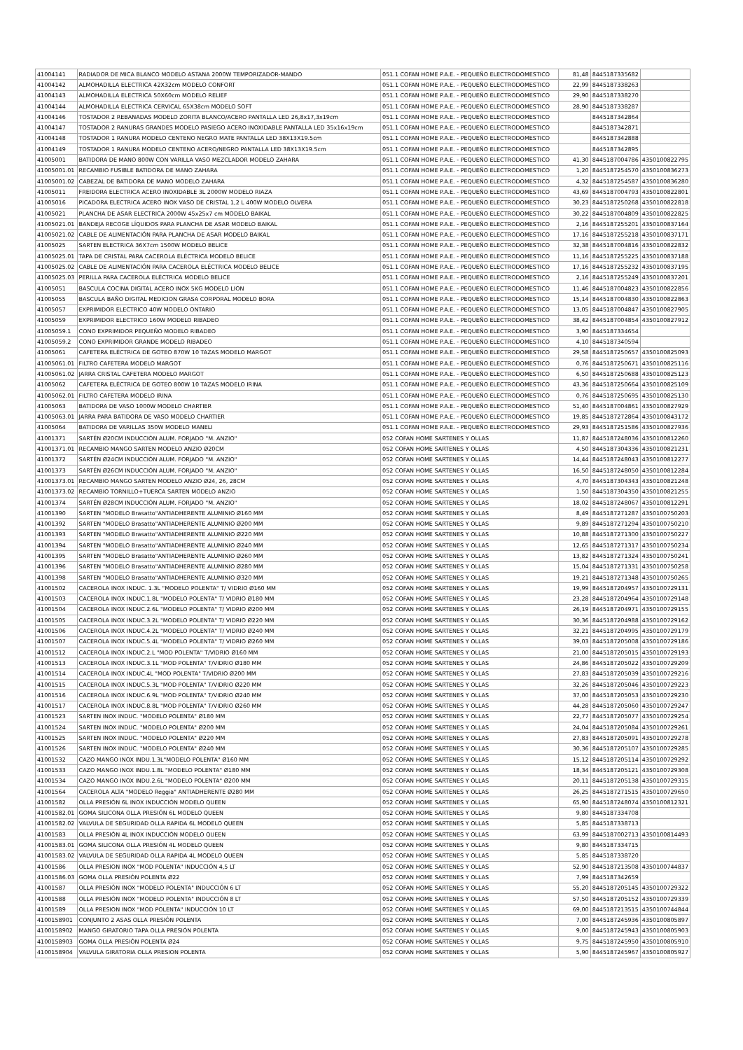| 41004141 | RADIADOR DE MICA BLANCO MODELO ASTANA 2000W TEMPORIZADOR-MANDO | 051.1 COFAN HOME P.A.E. - PEQUEÑO ELECTRODOMESTICO | 81,48 | 8445187335682 | |
| 41004142 | ALMOHADILLA ELECTRICA 42X32cm MODELO CONFORT | 051.1 COFAN HOME P.A.E. - PEQUEÑO ELECTRODOMESTICO | 22,99 | 8445187338263 | |
| 41004143 | ALMOHADILLA ELECTRICA 50X60cm MODELO RELIEF | 051.1 COFAN HOME P.A.E. - PEQUEÑO ELECTRODOMESTICO | 29,90 | 8445187338270 | |
| 41004144 | ALMOHADILLA ELECTRICA CERVICAL 65X38cm MODELO SOFT | 051.1 COFAN HOME P.A.E. - PEQUEÑO ELECTRODOMESTICO | 28,90 | 8445187338287 | |
| 41004146 | TOSTADOR 2 REBANADAS MODELO ZORITA BLANCO/ACERO PANTALLA LED 26,8x17,3x19cm | 051.1 COFAN HOME P.A.E. - PEQUEÑO ELECTRODOMESTICO | | 8445187342864 | |
| 41004147 | TOSTADOR 2 RANURAS GRANDES MODELO PASIEGO ACERO INOXIDABLE PANTALLA LED 35x16x19cm | 051.1 COFAN HOME P.A.E. - PEQUEÑO ELECTRODOMESTICO | | 8445187342871 | |
| 41004148 | TOSTADOR 1 RANURA MODELO CENTENO NEGRO MATE PANTALLA LED 38X13X19.5cm | 051.1 COFAN HOME P.A.E. - PEQUEÑO ELECTRODOMESTICO | | 8445187342888 | |
| 41004149 | TOSTADOR 1 RANURA MODELO CENTENO ACERO/NEGRO PANTALLA LED 38X13X19.5cm | 051.1 COFAN HOME P.A.E. - PEQUEÑO ELECTRODOMESTICO | | 8445187342895 | |
| 41005001 | BATIDORA DE MANO 800W CON VARILLA VASO MEZCLADOR MODELO ZAHARA | 051.1 COFAN HOME P.A.E. - PEQUEÑO ELECTRODOMESTICO | 41,30 | 8445187004786 | 4350100822795 |
| 41005001.01 | RECAMBIO FUSIBLE BATIDORA DE MANO ZAHARA | 051.1 COFAN HOME P.A.E. - PEQUEÑO ELECTRODOMESTICO | 1,20 | 8445187254570 | 4350100836273 |
| 41005001.02 | CABEZAL DE BATIDORA DE MANO MODELO ZAHARA | 051.1 COFAN HOME P.A.E. - PEQUEÑO ELECTRODOMESTICO | 4,32 | 8445187254587 | 4350100836280 |
| 41005011 | FREIDORA ELECTRICA ACERO INOXIDABLE 3L 2000W MODELO RIAZA | 051.1 COFAN HOME P.A.E. - PEQUEÑO ELECTRODOMESTICO | 43,69 | 8445187004793 | 4350100822801 |
| 41005016 | PICADORA ELECTRICA ACERO INOX VASO DE CRISTAL 1,2 L 400W MODELO OLVERA | 051.1 COFAN HOME P.A.E. - PEQUEÑO ELECTRODOMESTICO | 30,23 | 8445187250268 | 4350100822818 |
| 41005021 | PLANCHA DE ASAR ELECTRICA 2000W 45x25x7 cm MODELO BAIKAL | 051.1 COFAN HOME P.A.E. - PEQUEÑO ELECTRODOMESTICO | 30,22 | 8445187004809 | 4350100822825 |
| 41005021.01 | BANDEJA RECOGE LÍQUIDOS PARA PLANCHA DE ASAR MODELO BAIKAL | 051.1 COFAN HOME P.A.E. - PEQUEÑO ELECTRODOMESTICO | 2,16 | 8445187255201 | 4350100837164 |
| 41005021.02 | CABLE DE ALIMENTACIÓN PARA PLANCHA DE ASAR MODELO BAIKAL | 051.1 COFAN HOME P.A.E. - PEQUEÑO ELECTRODOMESTICO | 17,16 | 8445187255218 | 4350100837171 |
| 41005025 | SARTEN ELECTRICA 36X7cm 1500W MODELO BELICE | 051.1 COFAN HOME P.A.E. - PEQUEÑO ELECTRODOMESTICO | 32,38 | 8445187004816 | 4350100822832 |
| 41005025.01 | TAPA DE CRISTAL PARA CACEROLA ELÉCTRICA MODELO BELICE | 051.1 COFAN HOME P.A.E. - PEQUEÑO ELECTRODOMESTICO | 11,16 | 8445187255225 | 4350100837188 |
| 41005025.02 | CABLE DE ALIMENTACIÓN PARA CACEROLA ELÉCTRICA MODELO BELICE | 051.1 COFAN HOME P.A.E. - PEQUEÑO ELECTRODOMESTICO | 17,16 | 8445187255232 | 4350100837195 |
| 41005025.03 | PERILLA PARA CACEROLA ELÉCTRICA MODELO BELICE | 051.1 COFAN HOME P.A.E. - PEQUEÑO ELECTRODOMESTICO | 2,16 | 8445187255249 | 4350100837201 |
| 41005051 | BASCULA COCINA DIGITAL ACERO INOX 5KG MODELO LION | 051.1 COFAN HOME P.A.E. - PEQUEÑO ELECTRODOMESTICO | 11,46 | 8445187004823 | 4350100822856 |
| 41005055 | BASCULA BAÑO DIGITAL MEDICION GRASA CORPORAL MODELO BORA | 051.1 COFAN HOME P.A.E. - PEQUEÑO ELECTRODOMESTICO | 15,14 | 8445187004830 | 4350100822863 |
| 41005057 | EXPRIMIDOR ELECTRICO 40W MODELO ONTARIO | 051.1 COFAN HOME P.A.E. - PEQUEÑO ELECTRODOMESTICO | 13,05 | 8445187004847 | 4350100827905 |
| 41005059 | EXPRIMIDOR ELECTRICO 160W MODELO RIBADEO | 051.1 COFAN HOME P.A.E. - PEQUEÑO ELECTRODOMESTICO | 38,42 | 8445187004854 | 4350100827912 |
| 41005059.1 | CONO EXPRIMIDOR PEQUEÑO MODELO RIBADEO | 051.1 COFAN HOME P.A.E. - PEQUEÑO ELECTRODOMESTICO | 3,90 | 8445187334654 | |
| 41005059.2 | CONO EXPRIMIDOR GRANDE MODELO RIBADEO | 051.1 COFAN HOME P.A.E. - PEQUEÑO ELECTRODOMESTICO | 4,10 | 8445187340594 | |
| 41005061 | CAFETERA ELÉCTRICA DE GOTEO 870W 10 TAZAS MODELO MARGOT | 051.1 COFAN HOME P.A.E. - PEQUEÑO ELECTRODOMESTICO | 29,58 | 8445187250657 | 4350100825093 |
| 41005061.01 | FILTRO CAFETERA MODELO MARGOT | 051.1 COFAN HOME P.A.E. - PEQUEÑO ELECTRODOMESTICO | 0,76 | 8445187250671 | 4350100825116 |
| 41005061.02 | JARRA CRISTAL CAFETERA MODELO MARGOT | 051.1 COFAN HOME P.A.E. - PEQUEÑO ELECTRODOMESTICO | 6,50 | 8445187250688 | 4350100825123 |
| 41005062 | CAFETERA ELÉCTRICA DE GOTEO 800W 10 TAZAS MODELO IRINA | 051.1 COFAN HOME P.A.E. - PEQUEÑO ELECTRODOMESTICO | 43,36 | 8445187250664 | 4350100825109 |
| 41005062.01 | FILTRO CAFETERA MODELO IRINA | 051.1 COFAN HOME P.A.E. - PEQUEÑO ELECTRODOMESTICO | 0,76 | 8445187250695 | 4350100825130 |
| 41005063 | BATIDORA DE VASO 1000W MODELO CHARTIER | 051.1 COFAN HOME P.A.E. - PEQUEÑO ELECTRODOMESTICO | 51,40 | 8445187004861 | 4350100827929 |
| 41005063.01 | JARRA PARA BATIDORA DE VASO MODELO CHARTIER | 051.1 COFAN HOME P.A.E. - PEQUEÑO ELECTRODOMESTICO | 19,85 | 8445187272864 | 4350100843172 |
| 41005064 | BATIDORA DE VARILLAS 350W MODELO MANELI | 051.1 COFAN HOME P.A.E. - PEQUEÑO ELECTRODOMESTICO | 29,93 | 8445187251586 | 4350100827936 |
| 41001371 | SARTÉN Ø20CM INDUCCIÓN ALUM. FORJADO "M. ANZIO" | 052 COFAN HOME SARTENES Y OLLAS | 11,87 | 8445187248036 | 4350100812260 |
| 41001371.01 | RECAMBIO MANGO SARTEN MODELO ANZIO Ø20CM | 052 COFAN HOME SARTENES Y OLLAS | 4,50 | 8445187304336 | 4350100821231 |
| 41001372 | SARTÉN Ø24CM INDUCCIÓN ALUM. FORJADO "M. ANZIO" | 052 COFAN HOME SARTENES Y OLLAS | 14,44 | 8445187248043 | 4350100812277 |
| 41001373 | SARTÉN Ø26CM INDUCCIÓN ALUM. FORJADO "M. ANZIO" | 052 COFAN HOME SARTENES Y OLLAS | 16,50 | 8445187248050 | 4350100812284 |
| 41001373.01 | RECAMBIO MANGO SARTEN MODELO ANZIO Ø24, 26, 28CM | 052 COFAN HOME SARTENES Y OLLAS | 4,70 | 8445187304343 | 4350100821248 |
| 41001373.02 | RECAMBIO TORNILLO+TUERCA SARTEN MODELO ANZIO | 052 COFAN HOME SARTENES Y OLLAS | 1,50 | 8445187304350 | 4350100821255 |
| 41001374 | SARTÉN Ø28CM INDUCCIÓN ALUM. FORJADO "M. ANZIO" | 052 COFAN HOME SARTENES Y OLLAS | 18,02 | 8445187248067 | 4350100812291 |
| 41001390 | SARTEN "MODELO Brasatto"ANTIADHERENTE ALUMINIO Ø160 MM | 052 COFAN HOME SARTENES Y OLLAS | 8,49 | 8445187271287 | 4350100750203 |
| 41001392 | SARTEN "MODELO Brasatto"ANTIADHERENTE ALUMINIO Ø200 MM | 052 COFAN HOME SARTENES Y OLLAS | 9,89 | 8445187271294 | 4350100750210 |
| 41001393 | SARTEN "MODELO Brasatto"ANTIADHERENTE ALUMINIO Ø220 MM | 052 COFAN HOME SARTENES Y OLLAS | 10,88 | 8445187271300 | 4350100750227 |
| 41001394 | SARTEN "MODELO Brasatto"ANTIADHERENTE ALUMINIO Ø240 MM | 052 COFAN HOME SARTENES Y OLLAS | 12,65 | 8445187271317 | 4350100750234 |
| 41001395 | SARTEN "MODELO Brasatto"ANTIADHERENTE ALUMINIO Ø260 MM | 052 COFAN HOME SARTENES Y OLLAS | 13,82 | 8445187271324 | 4350100750241 |
| 41001396 | SARTEN "MODELO Brasatto"ANTIADHERENTE ALUMINIO Ø280 MM | 052 COFAN HOME SARTENES Y OLLAS | 15,04 | 8445187271331 | 4350100750258 |
| 41001398 | SARTEN "MODELO Brasatto"ANTIADHERENTE ALUMINIO Ø320 MM | 052 COFAN HOME SARTENES Y OLLAS | 19,21 | 8445187271348 | 4350100750265 |
| 41001502 | CACEROLA INOX INDUC. 1.3L "MODELO POLENTA" T/ VIDRIO Ø160 MM | 052 COFAN HOME SARTENES Y OLLAS | 19,99 | 8445187204957 | 4350100729131 |
| 41001503 | CACEROLA INOX INDUC.1.8L "MODELO POLENTA" T/ VIDRIO Ø180 MM | 052 COFAN HOME SARTENES Y OLLAS | 23,28 | 8445187204964 | 4350100729148 |
| 41001504 | CACEROLA INOX INDUC.2.6L "MODELO POLENTA" T/ VIDRIO Ø200 MM | 052 COFAN HOME SARTENES Y OLLAS | 26,19 | 8445187204971 | 4350100729155 |
| 41001505 | CACEROLA INOX INDUC.3.2L "MODELO POLENTA" T/ VIDRIO Ø220 MM | 052 COFAN HOME SARTENES Y OLLAS | 30,36 | 8445187204988 | 4350100729162 |
| 41001506 | CACEROLA INOX INDUC.4.2L "MODELO POLENTA" T/ VIDRIO Ø240 MM | 052 COFAN HOME SARTENES Y OLLAS | 32,21 | 8445187204995 | 4350100729179 |
| 41001507 | CACEROLA INOX INDUC.5.4L "MODELO POLENTA" T/ VIDRIO Ø260 MM | 052 COFAN HOME SARTENES Y OLLAS | 39,03 | 8445187205008 | 4350100729186 |
| 41001512 | CACEROLA INOX INDUC.2.L "MOD POLENTA" T/VIDRIO Ø160 MM | 052 COFAN HOME SARTENES Y OLLAS | 21,00 | 8445187205015 | 4350100729193 |
| 41001513 | CACEROLA INOX INDUC.3.1L "MOD POLENTA" T/VIDRIO Ø180 MM | 052 COFAN HOME SARTENES Y OLLAS | 24,86 | 8445187205022 | 4350100729209 |
| 41001514 | CACEROLA INOX INDUC.4L "MOD POLENTA" T/VIDRIO Ø200 MM | 052 COFAN HOME SARTENES Y OLLAS | 27,83 | 8445187205039 | 4350100729216 |
| 41001515 | CACEROLA INOX INDUC.5.3L "MOD POLENTA" T/VIDRIO Ø220 MM | 052 COFAN HOME SARTENES Y OLLAS | 32,26 | 8445187205046 | 4350100729223 |
| 41001516 | CACEROLA INOX INDUC.6.9L "MOD POLENTA" T/VIDRIO Ø240 MM | 052 COFAN HOME SARTENES Y OLLAS | 37,00 | 8445187205053 | 4350100729230 |
| 41001517 | CACEROLA INOX INDUC.8.8L "MOD POLENTA" T/VIDRIO Ø260 MM | 052 COFAN HOME SARTENES Y OLLAS | 44,28 | 8445187205060 | 4350100729247 |
| 41001523 | SARTEN INOX INDUC. "MODELO POLENTA" Ø180 MM | 052 COFAN HOME SARTENES Y OLLAS | 22,77 | 8445187205077 | 4350100729254 |
| 41001524 | SARTEN INOX INDUC. "MODELO POLENTA" Ø200 MM | 052 COFAN HOME SARTENES Y OLLAS | 24,04 | 8445187205084 | 4350100729261 |
| 41001525 | SARTEN INOX INDUC. "MODELO POLENTA" Ø220 MM | 052 COFAN HOME SARTENES Y OLLAS | 27,83 | 8445187205091 | 4350100729278 |
| 41001526 | SARTEN INOX INDUC. "MODELO POLENTA" Ø240 MM | 052 COFAN HOME SARTENES Y OLLAS | 30,36 | 8445187205107 | 4350100729285 |
| 41001532 | CAZO MANGO INOX INDU.1.3L"MODELO POLENTA" Ø160 MM | 052 COFAN HOME SARTENES Y OLLAS | 15,12 | 8445187205114 | 4350100729292 |
| 41001533 | CAZO MANGO INOX INDU.1.8L "MODELO POLENTA" Ø180 MM | 052 COFAN HOME SARTENES Y OLLAS | 18,34 | 8445187205121 | 4350100729308 |
| 41001534 | CAZO MANGO INOX INDU.2.6L "MODELO POLENTA" Ø200 MM | 052 COFAN HOME SARTENES Y OLLAS | 20,11 | 8445187205138 | 4350100729315 |
| 41001564 | CACEROLA ALTA "MODELO Reggia" ANTIADHERENTE Ø280 MM | 052 COFAN HOME SARTENES Y OLLAS | 26,25 | 8445187271515 | 4350100729650 |
| 41001582 | OLLA PRESIÓN 6L INOX INDUCCIÓN MODELO QUEEN | 052 COFAN HOME SARTENES Y OLLAS | 65,90 | 8445187248074 | 4350100812321 |
| 41001582.01 | GOMA SILICONA OLLA PRESIÓN 6L MODELO QUEEN | 052 COFAN HOME SARTENES Y OLLAS | 9,80 | 8445187334708 | |
| 41001582.02 | VALVULA DE SEGURIDAD OLLA RAPIDA 6L MODELO QUEEN | 052 COFAN HOME SARTENES Y OLLAS | 5,85 | 8445187338713 | |
| 41001583 | OLLA PRESIÓN 4L INOX INDUCCIÓN MODELO QUEEN | 052 COFAN HOME SARTENES Y OLLAS | 63,99 | 8445187002713 | 4350100814493 |
| 41001583.01 | GOMA SILICONA OLLA PRESIÓN 4L MODELO QUEEN | 052 COFAN HOME SARTENES Y OLLAS | 9,80 | 8445187334715 | |
| 41001583.02 | VALVULA DE SEGURIDAD OLLA RAPIDA 4L MODELO QUEEN | 052 COFAN HOME SARTENES Y OLLAS | 5,85 | 8445187338720 | |
| 41001586 | OLLA PRESION INOX "MOD POLENTA" INDUCCIÓN 4,5 LT | 052 COFAN HOME SARTENES Y OLLAS | 52,90 | 8445187213508 | 4350100744837 |
| 41001586.03 | GOMA OLLA PRESIÓN POLENTA Ø22 | 052 COFAN HOME SARTENES Y OLLAS | 7,99 | 8445187342659 | |
| 41001587 | OLLA PRESIÓN INOX "MODELO POLENTA" INDUCCIÓN 6 LT | 052 COFAN HOME SARTENES Y OLLAS | 55,20 | 8445187205145 | 4350100729322 |
| 41001588 | OLLA PRESIÓN INOX "MODELO POLENTA" INDUCCIÓN 8 LT | 052 COFAN HOME SARTENES Y OLLAS | 57,50 | 8445187205152 | 4350100729339 |
| 41001589 | OLLA PRESION INOX "MOD POLENTA" INDUCCIÓN 10 LT | 052 COFAN HOME SARTENES Y OLLAS | 69,00 | 8445187213515 | 4350100744844 |
| 4100158901 | CONJUNTO 2 ASAS OLLA PRESIÓN POLENTA | 052 COFAN HOME SARTENES Y OLLAS | 7,00 | 8445187245936 | 4350100805897 |
| 4100158902 | MANGO GIRATORIO TAPA OLLA PRESIÓN POLENTA | 052 COFAN HOME SARTENES Y OLLAS | 9,00 | 8445187245943 | 4350100805903 |
| 4100158903 | GOMA OLLA PRESIÓN POLENTA Ø24 | 052 COFAN HOME SARTENES Y OLLAS | 9,75 | 8445187245950 | 4350100805910 |
| 4100158904 | VALVULA GIRATORIA OLLA PRESION POLENTA | 052 COFAN HOME SARTENES Y OLLAS | 5,90 | 8445187245967 | 4350100805927 |